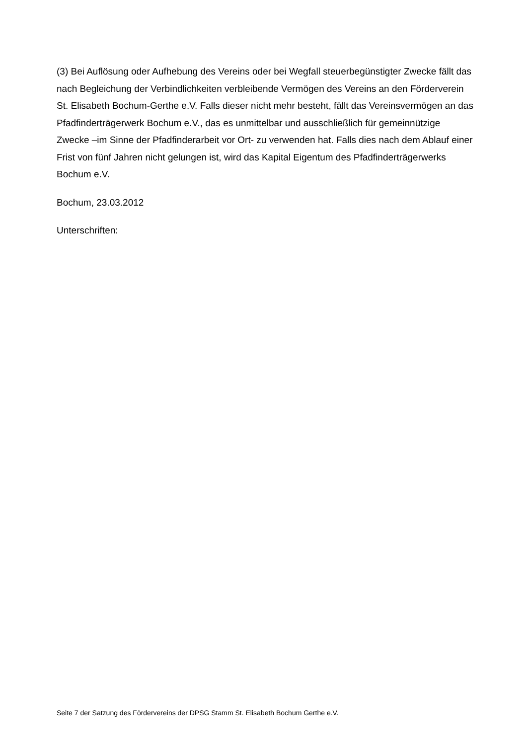(3) Bei Auflösung oder Aufhebung des Vereins oder bei Wegfall steuerbegünstigter Zwecke fällt das nach Begleichung der Verbindlichkeiten verbleibende Vermögen des Vereins an den Förderverein St. Elisabeth Bochum-Gerthe e.V. Falls dieser nicht mehr besteht, fällt das Vereinsvermögen an das Pfadfinderträgerwerk Bochum e.V., das es unmittelbar und ausschließlich für gemeinnützige Zwecke –im Sinne der Pfadfinderarbeit vor Ort- zu verwenden hat. Falls dies nach dem Ablauf einer Frist von fünf Jahren nicht gelungen ist, wird das Kapital Eigentum des Pfadfinderträgerwerks Bochum e.V.
Bochum, 23.03.2012
Unterschriften:
Seite 7 der Satzung des Fördervereins der DPSG Stamm St. Elisabeth Bochum Gerthe e.V.